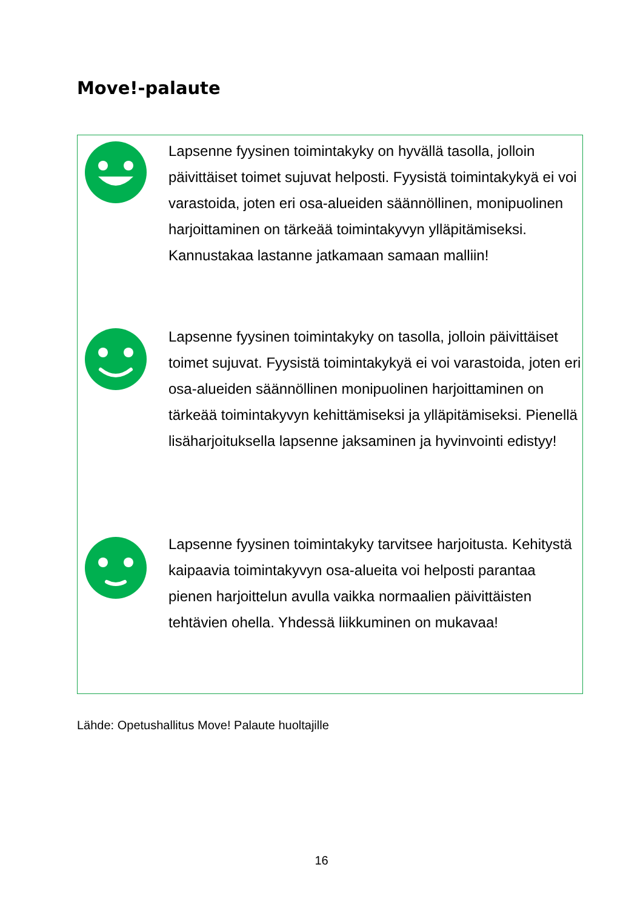Move!-palaute
Lapsenne fyysinen toimintakyky on hyvällä tasolla, jolloin päivittäiset toimet sujuvat helposti. Fyysistä toimintakykyä ei voi varastoida, joten eri osa-alueiden säännöllinen, monipuolinen harjoittaminen on tärkeää toimintakyvyn ylläpitämiseksi. Kannustakaa lastanne jatkamaan samaan malliin!
Lapsenne fyysinen toimintakyky on tasolla, jolloin päivittäiset toimet sujuvat. Fyysistä toimintakykyä ei voi varastoida, joten eri osa-alueiden säännöllinen monipuolinen harjoittaminen on tärkeää toimintakyvyn kehittämiseksi ja ylläpitämiseksi. Pienellä lisäharjoituksella lapsenne jaksaminen ja hyvinvointi edistyy!
Lapsenne fyysinen toimintakyky tarvitsee harjoitusta. Kehitystä kaipaavia toimintakyvyn osa-alueita voi helposti parantaa pienen harjoittelun avulla vaikka normaalien päivittäisten tehtävien ohella. Yhdessä liikkuminen on mukavaa!
Lähde: Opetushallitus Move! Palaute huoltajille
16